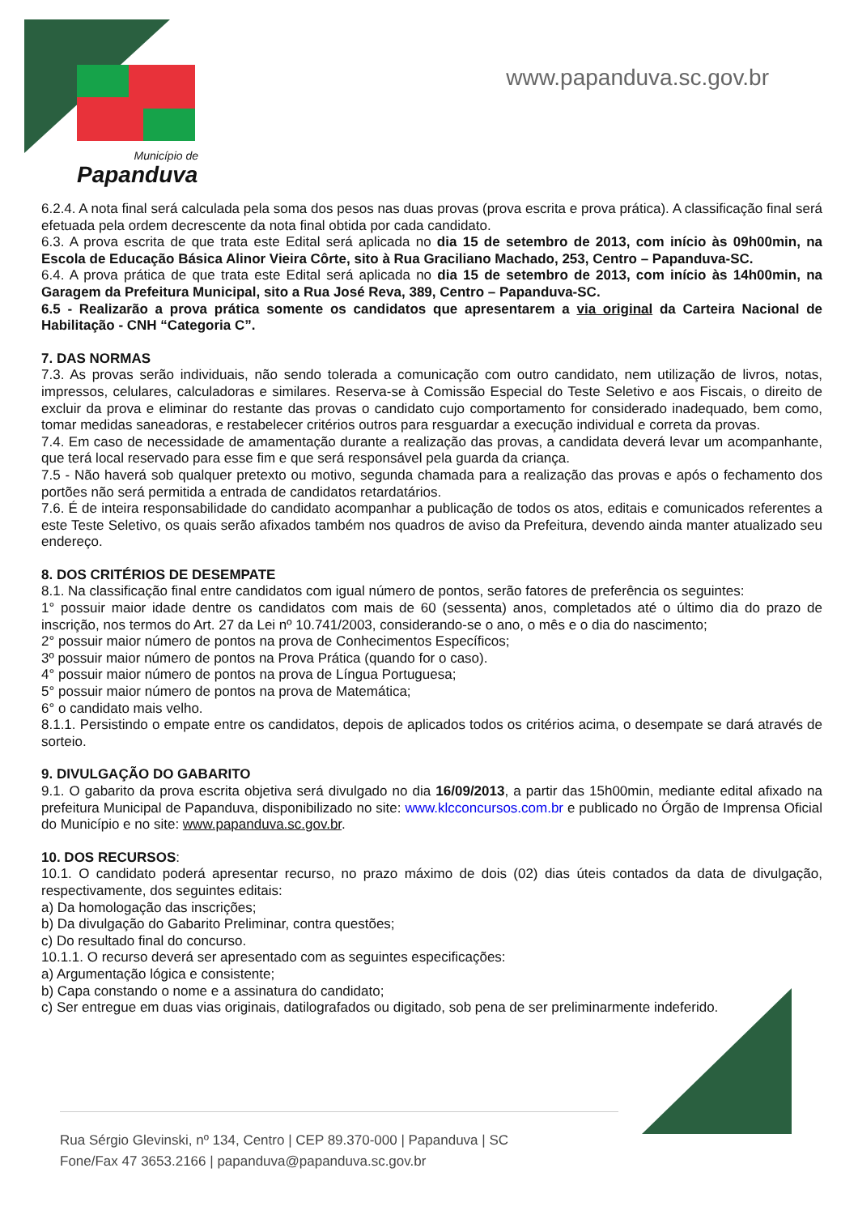Município de
Papanduva
www.papanduva.sc.gov.br
6.2.4. A nota final será calculada pela soma dos pesos nas duas provas (prova escrita e prova prática). A classificação final será efetuada pela ordem decrescente da nota final obtida por cada candidato.
6.3. A prova escrita de que trata este Edital será aplicada no dia 15 de setembro de 2013, com início às 09h00min, na Escola de Educação Básica Alinor Vieira Côrte, sito à Rua Graciliano Machado, 253, Centro – Papanduva-SC.
6.4. A prova prática de que trata este Edital será aplicada no dia 15 de setembro de 2013, com início às 14h00min, na Garagem da Prefeitura Municipal, sito a Rua José Reva, 389, Centro – Papanduva-SC.
6.5 - Realizarão a prova prática somente os candidatos que apresentarem a via original da Carteira Nacional de Habilitação - CNH “Categoria C”.
7. DAS NORMAS
7.3. As provas serão individuais, não sendo tolerada a comunicação com outro candidato, nem utilização de livros, notas, impressos, celulares, calculadoras e similares. Reserva-se à Comissão Especial do Teste Seletivo e aos Fiscais, o direito de excluir da prova e eliminar do restante das provas o candidato cujo comportamento for considerado inadequado, bem como, tomar medidas saneadoras, e restabelecer critérios outros para resguardar a execução individual e correta da provas.
7.4. Em caso de necessidade de amamentação durante a realização das provas, a candidata deverá levar um acompanhante, que terá local reservado para esse fim e que será responsável pela guarda da criança.
7.5 - Não haverá sob qualquer pretexto ou motivo, segunda chamada para a realização das provas e após o fechamento dos portões não será permitida a entrada de candidatos retardatários.
7.6. É de inteira responsabilidade do candidato acompanhar a publicação de todos os atos, editais e comunicados referentes a este Teste Seletivo, os quais serão afixados também nos quadros de aviso da Prefeitura, devendo ainda manter atualizado seu endereço.
8. DOS CRITÉRIOS DE DESEMPATE
8.1. Na classificação final entre candidatos com igual número de pontos, serão fatores de preferência os seguintes:
1° possuir maior idade dentre os candidatos com mais de 60 (sessenta) anos, completados até o último dia do prazo de inscrição, nos termos do Art. 27 da Lei nº 10.741/2003, considerando-se o ano, o mês e o dia do nascimento;
2° possuir maior número de pontos na prova de Conhecimentos Específicos;
3º possuir maior número de pontos na Prova Prática (quando for o caso).
4° possuir maior número de pontos na prova de Língua Portuguesa;
5° possuir maior número de pontos na prova de Matemática;
6° o candidato mais velho.
8.1.1. Persistindo o empate entre os candidatos, depois de aplicados todos os critérios acima, o desempate se dará através de sorteio.
9. DIVULGAÇÃO DO GABARITO
9.1. O gabarito da prova escrita objetiva será divulgado no dia 16/09/2013, a partir das 15h00min, mediante edital afixado na prefeitura Municipal de Papanduva, disponibilizado no site: www.klcconcursos.com.br e publicado no Órgão de Imprensa Oficial do Município e no site: www.papanduva.sc.gov.br.
10. DOS RECURSOS:
10.1. O candidato poderá apresentar recurso, no prazo máximo de dois (02) dias úteis contados da data de divulgação, respectivamente, dos seguintes editais:
a) Da homologação das inscrições;
b) Da divulgação do Gabarito Preliminar, contra questões;
c) Do resultado final do concurso.
10.1.1. O recurso deverá ser apresentado com as seguintes especificações:
a) Argumentação lógica e consistente;
b) Capa constando o nome e a assinatura do candidato;
c) Ser entregue em duas vias originais, datilografados ou digitado, sob pena de ser preliminarmente indeferido.
Rua Sérgio Glevinski, nº 134, Centro | CEP 89.370-000 | Papanduva | SC
Fone/Fax 47 3653.2166 | papanduva@papanduva.sc.gov.br